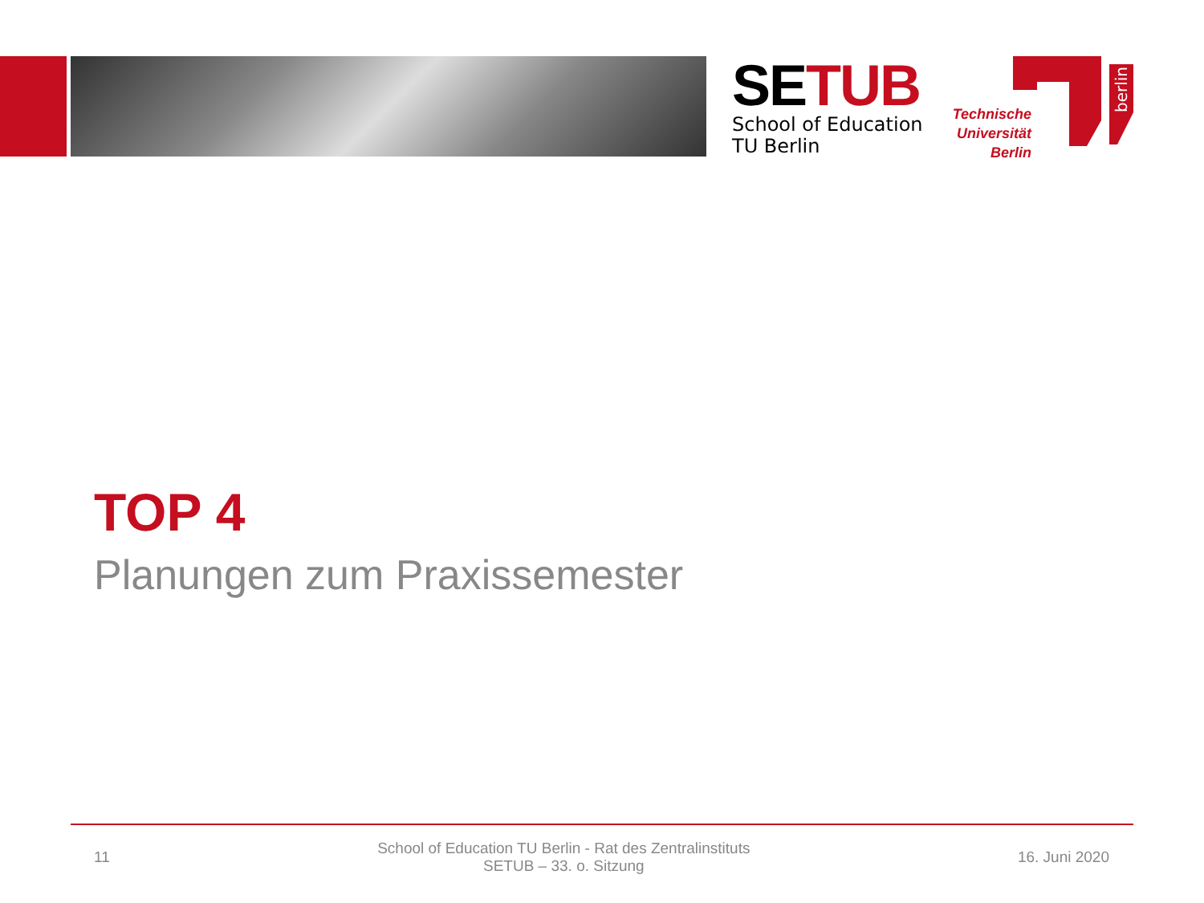SETUB
School of Education
TU Berlin
Technische Universität Berlin
berlin
TOP 4
Planungen zum Praxissemester
11 School of Education TU Berlin - Rat des Zentralinstituts
SETUB – 33. o. Sitzung 16. Juni 2020